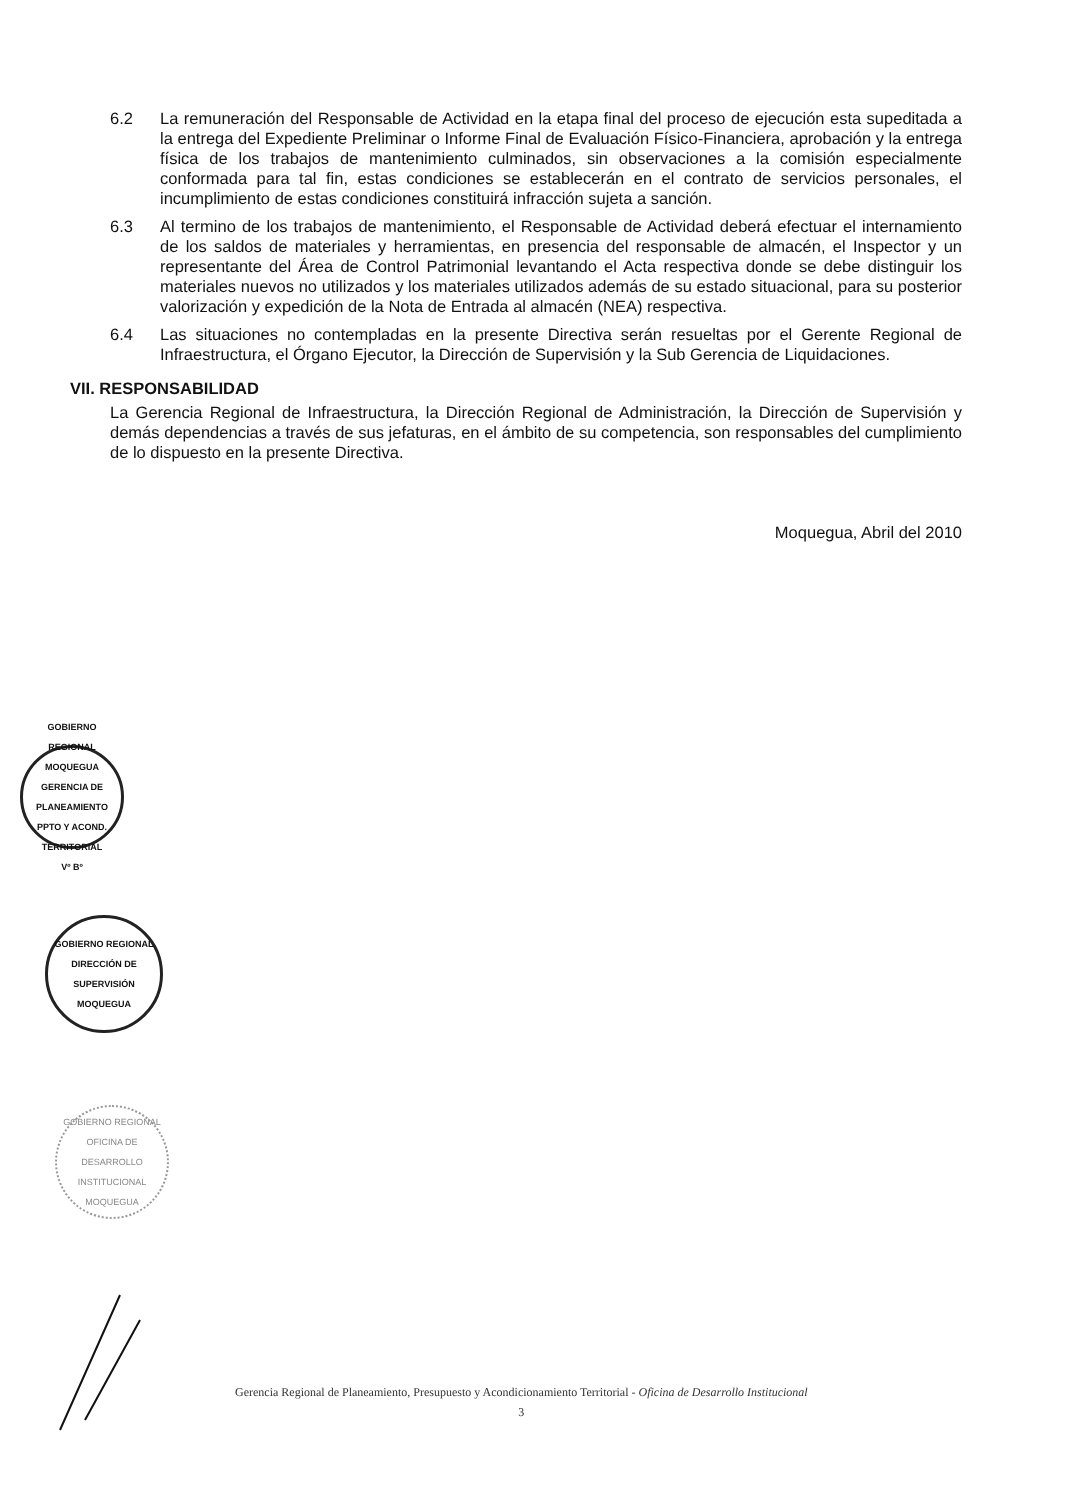6.2 La remuneración del Responsable de Actividad en la etapa final del proceso de ejecución esta supeditada a la entrega del Expediente Preliminar o Informe Final de Evaluación Físico-Financiera, aprobación y la entrega física de los trabajos de mantenimiento culminados, sin observaciones a la comisión especialmente conformada para tal fin, estas condiciones se establecerán en el contrato de servicios personales, el incumplimiento de estas condiciones constituirá infracción sujeta a sanción.
6.3 Al termino de los trabajos de mantenimiento, el Responsable de Actividad deberá efectuar el internamiento de los saldos de materiales y herramientas, en presencia del responsable de almacén, el Inspector y un representante del Área de Control Patrimonial levantando el Acta respectiva donde se debe distinguir los materiales nuevos no utilizados y los materiales utilizados además de su estado situacional, para su posterior valorización y expedición de la Nota de Entrada al almacén (NEA) respectiva.
6.4 Las situaciones no contempladas en la presente Directiva serán resueltas por el Gerente Regional de Infraestructura, el Órgano Ejecutor, la Dirección de Supervisión y la Sub Gerencia de Liquidaciones.
VII. RESPONSABILIDAD
La Gerencia Regional de Infraestructura, la Dirección Regional de Administración, la Dirección de Supervisión y demás dependencias a través de sus jefaturas, en el ámbito de su competencia, son responsables del cumplimiento de lo dispuesto en la presente Directiva.
Moquegua, Abril del 2010
GOBIERNO REGIONAL MOQUEGUA
GERENCIA DE PLANEAMIENTO PPTO Y ACOND. TERRITORIAL
Vº Bº
GOBIERNO REGIONAL
DIRECCIÓN DE SUPERVISIÓN
MOQUEGUA
GOBIERNO REGIONAL
OFICINA DE DESARROLLO INSTITUCIONAL
MOQUEGUA
Gerencia Regional de Planeamiento, Presupuesto y Acondicionamiento Territorial - Oficina de Desarrollo Institucional
3